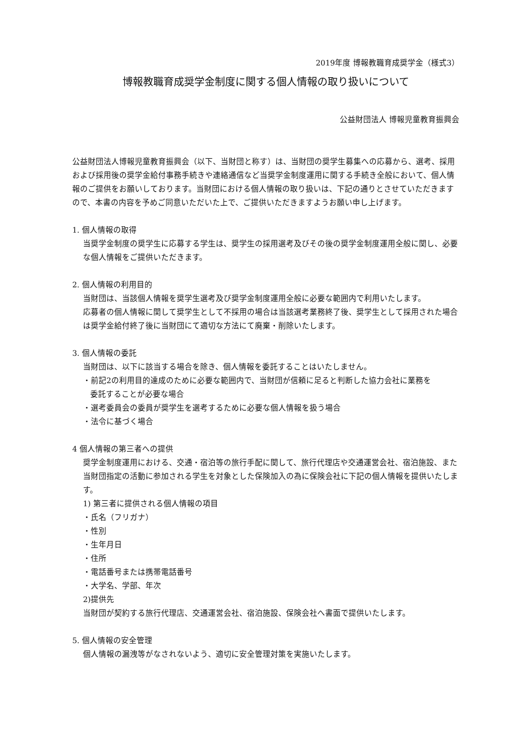2019年度 博報教職育成奨学金（様式3）
博報教職育成奨学金制度に関する個人情報の取り扱いについて
公益財団法人 博報児童教育振興会
公益財団法人博報児童教育振興会（以下、当財団と称す）は、当財団の奨学生募集への応募から、選考、採用および採用後の奨学金給付事務手続きや連絡通信など当奨学金制度運用に関する手続き全般において、個人情報のご提供をお願いしております。当財団における個人情報の取り扱いは、下記の通りとさせていただきますので、本書の内容を予めご同意いただいた上で、ご提供いただきますようお願い申し上げます。
1. 個人情報の取得
当奨学金制度の奨学生に応募する学生は、奨学生の採用選考及びその後の奨学金制度運用全般に関し、必要な個人情報をご提供いただきます。
2. 個人情報の利用目的
当財団は、当該個人情報を奨学生選考及び奨学金制度運用全般に必要な範囲内で利用いたします。
応募者の個人情報に関して奨学生として不採用の場合は当該選考業務終了後、奨学生として採用された場合は奨学金給付終了後に当財団にて適切な方法にて廃棄・削除いたします。
3. 個人情報の委託
当財団は、以下に該当する場合を除き、個人情報を委託することはいたしません。
・前記2の利用目的達成のために必要な範囲内で、当財団が信頼に足ると判断した協力会社に業務を
委託することが必要な場合
・選考委員会の委員が奨学生を選考するために必要な個人情報を扱う場合
・法令に基づく場合
4 個人情報の第三者への提供
奨学金制度運用における、交通・宿泊等の旅行手配に関して、旅行代理店や交通運営会社、宿泊施設、また当財団指定の活動に参加される学生を対象とした保険加入の為に保険会社に下記の個人情報を提供いたします。
1) 第三者に提供される個人情報の項目
・氏名（フリガナ）
・性別
・生年月日
・住所
・電話番号または携帯電話番号
・大学名、学部、年次
2)提供先
当財団が契約する旅行代理店、交通運営会社、宿泊施設、保険会社へ書面で提供いたします。
5. 個人情報の安全管理
個人情報の漏洩等がなされないよう、適切に安全管理対策を実施いたします。